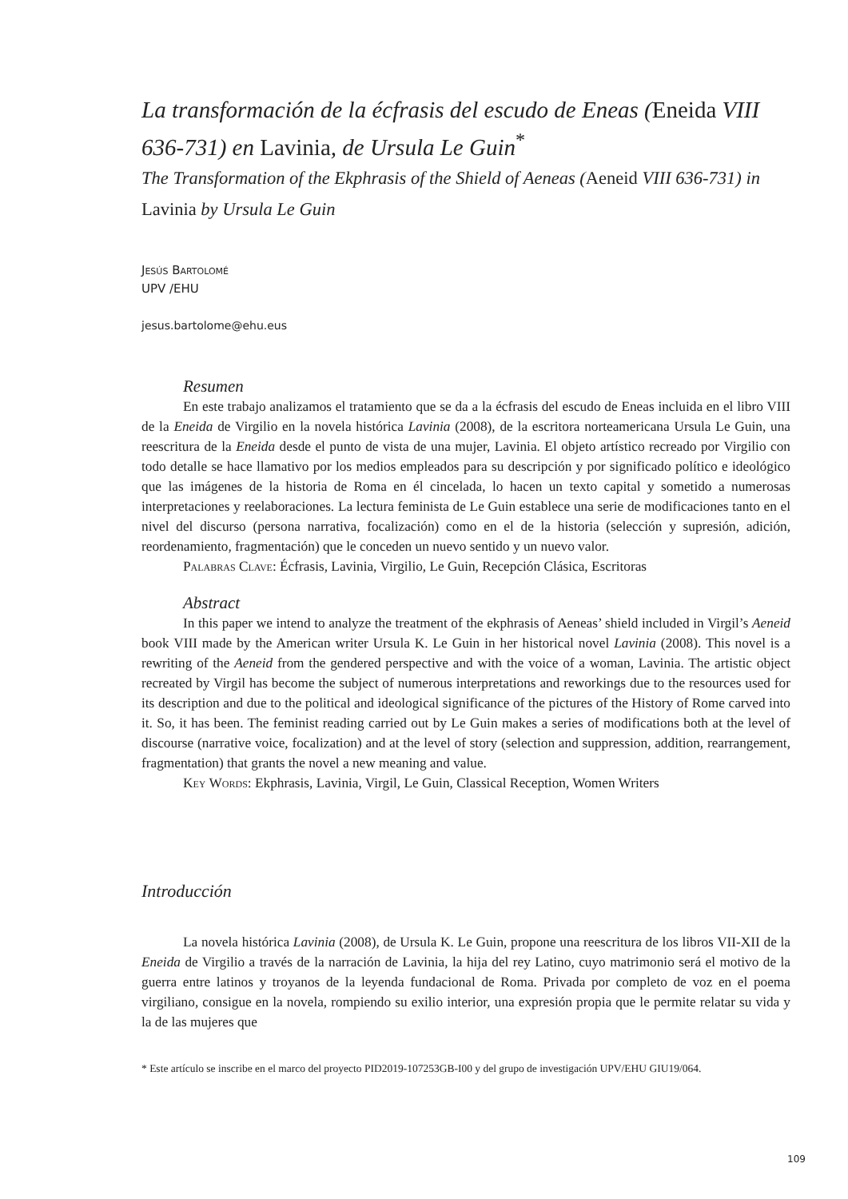La transformación de la écfrasis del escudo de Eneas (Eneida VIII 636-731) en Lavinia, de Ursula Le Guin<sup>*</sup>
The Transformation of the Ekphrasis of the Shield of Aeneas (Aeneid VIII 636-731) in Lavinia by Ursula Le Guin
Jesús Bartolomé
UPV /EHU
jesus.bartolome@ehu.eus
Resumen
En este trabajo analizamos el tratamiento que se da a la écfrasis del escudo de Eneas incluida en el libro VIII de la Eneida de Virgilio en la novela histórica Lavinia (2008), de la escritora norteamericana Ursula Le Guin, una reescritura de la Eneida desde el punto de vista de una mujer, Lavinia. El objeto artístico recreado por Virgilio con todo detalle se hace llamativo por los medios empleados para su descripción y por significado político e ideológico que las imágenes de la historia de Roma en él cincelada, lo hacen un texto capital y sometido a numerosas interpretaciones y reelaboraciones. La lectura feminista de Le Guin establece una serie de modificaciones tanto en el nivel del discurso (persona narrativa, focalización) como en el de la historia (selección y supresión, adición, reordenamiento, fragmentación) que le conceden un nuevo sentido y un nuevo valor.
Palabras Clave: Écfrasis, Lavinia, Virgilio, Le Guin, Recepción Clásica, Escritoras
Abstract
In this paper we intend to analyze the treatment of the ekphrasis of Aeneas’ shield included in Virgil’s Aeneid book VIII made by the American writer Ursula K. Le Guin in her historical novel Lavinia (2008). This novel is a rewriting of the Aeneid from the gendered perspective and with the voice of a woman, Lavinia. The artistic object recreated by Virgil has become the subject of numerous interpretations and reworkings due to the resources used for its description and due to the political and ideological significance of the pictures of the History of Rome carved into it. So, it has been. The feminist reading carried out by Le Guin makes a series of modifications both at the level of discourse (narrative voice, focalization) and at the level of story (selection and suppression, addition, rearrangement, fragmentation) that grants the novel a new meaning and value.
Key Words: Ekphrasis, Lavinia, Virgil, Le Guin, Classical Reception, Women Writers
Introducción
La novela histórica Lavinia (2008), de Ursula K. Le Guin, propone una reescritura de los libros VII-XII de la Eneida de Virgilio a través de la narración de Lavinia, la hija del rey Latino, cuyo matrimonio será el motivo de la guerra entre latinos y troyanos de la leyenda fundacional de Roma. Privada por completo de voz en el poema virgiliano, consigue en la novela, rompiendo su exilio interior, una expresión propia que le permite relatar su vida y la de las mujeres que
* Este artículo se inscribe en el marco del proyecto PID2019-107253GB-I00 y del grupo de investigación UPV/EHU GIU19/064.
109